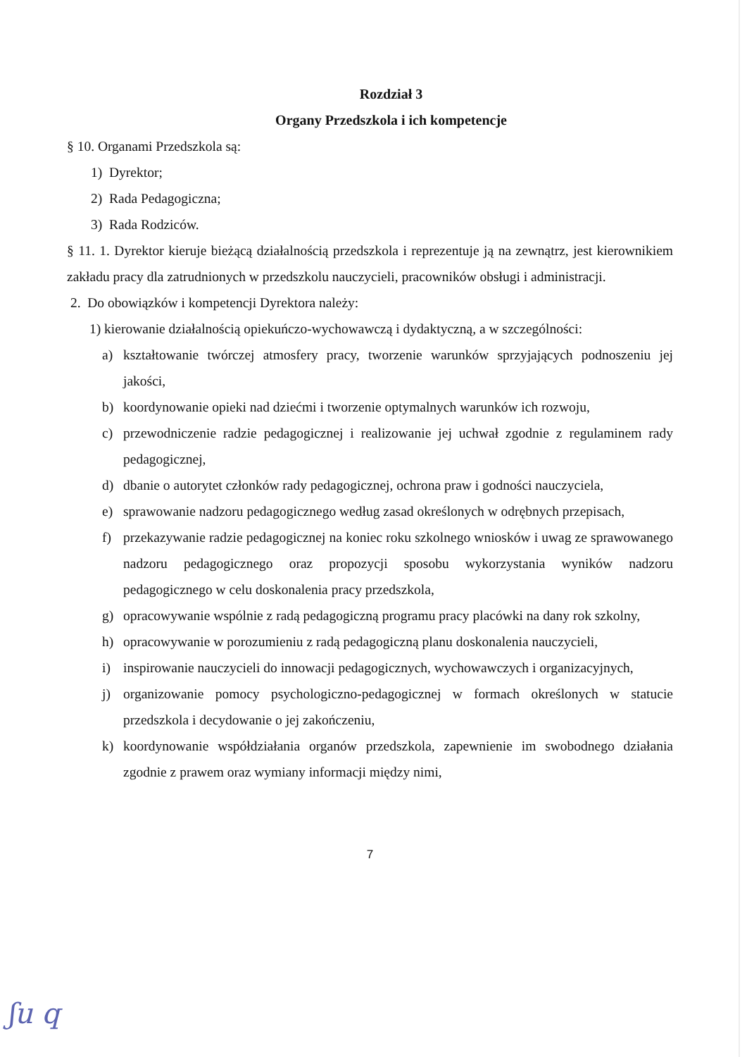Rozdział 3
Organy Przedszkola i ich kompetencje
§ 10. Organami Przedszkola są:
1) Dyrektor;
2) Rada Pedagogiczna;
3) Rada Rodziców.
§ 11. 1. Dyrektor kieruje bieżącą działalnością przedszkola i reprezentuje ją na zewnątrz, jest kierownikiem zakładu pracy dla zatrudnionych w przedszkolu nauczycieli, pracowników obsługi i administracji.
2. Do obowiązków i kompetencji Dyrektora należy:
1) kierowanie działalnością opiekuńczo-wychowawczą i dydaktyczną, a w szczególności:
a) kształtowanie twórczej atmosfery pracy, tworzenie warunków sprzyjających podnoszeniu jej jakości,
b) koordynowanie opieki nad dziećmi i tworzenie optymalnych warunków ich rozwoju,
c) przewodniczenie radzie pedagogicznej i realizowanie jej uchwał zgodnie z regulaminem rady pedagogicznej,
d) dbanie o autorytet członków rady pedagogicznej, ochrona praw i godności nauczyciela,
e) sprawowanie nadzoru pedagogicznego według zasad określonych w odrębnych przepisach,
f) przekazywanie radzie pedagogicznej na koniec roku szkolnego wniosków i uwag ze sprawowanego nadzoru pedagogicznego oraz propozycji sposobu wykorzystania wyników nadzoru pedagogicznego w celu doskonalenia pracy przedszkola,
g) opracowywanie wspólnie z radą pedagogiczną programu pracy placówki na dany rok szkolny,
h) opracowywanie w porozumieniu z radą pedagogiczną planu doskonalenia nauczycieli,
i) inspirowanie nauczycieli do innowacji pedagogicznych, wychowawczych i organizacyjnych,
j) organizowanie pomocy psychologiczno-pedagogicznej w formach określonych w statucie przedszkola i decydowanie o jej zakończeniu,
k) koordynowanie współdziałania organów przedszkola, zapewnienie im swobodnego działania zgodnie z prawem oraz wymiany informacji między nimi,
7
ʃu q